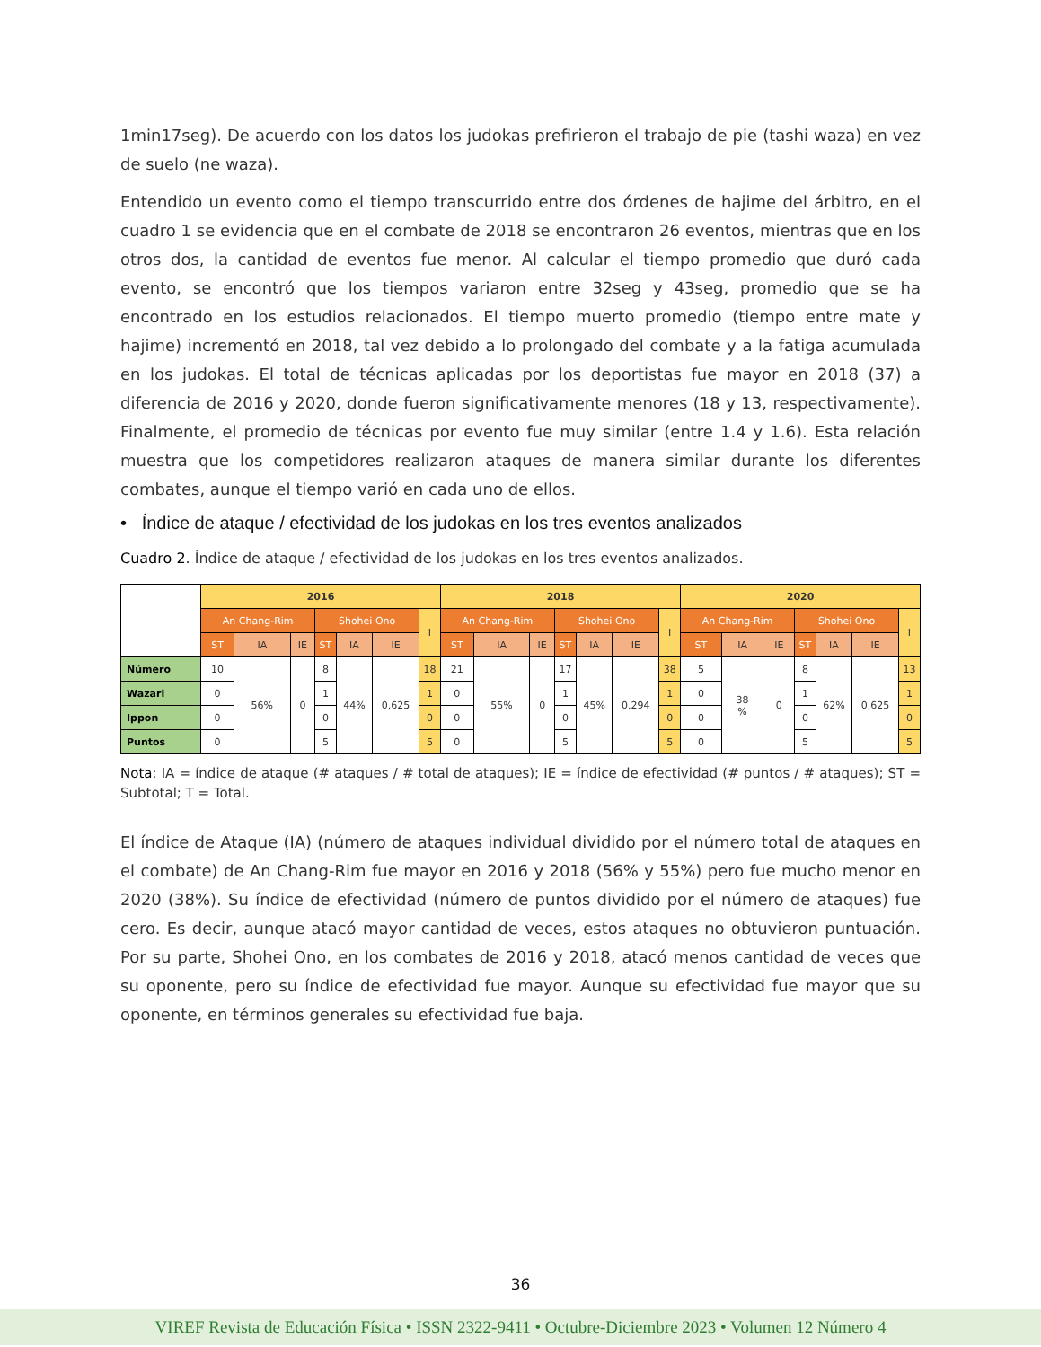1min17seg). De acuerdo con los datos los judokas prefirieron el trabajo de pie (tashi waza) en vez de suelo (ne waza).
Entendido un evento como el tiempo transcurrido entre dos órdenes de hajime del árbitro, en el cuadro 1 se evidencia que en el combate de 2018 se encontraron 26 eventos, mientras que en los otros dos, la cantidad de eventos fue menor. Al calcular el tiempo promedio que duró cada evento, se encontró que los tiempos variaron entre 32seg y 43seg, promedio que se ha encontrado en los estudios relacionados. El tiempo muerto promedio (tiempo entre mate y hajime) incrementó en 2018, tal vez debido a lo prolongado del combate y a la fatiga acumulada en los judokas. El total de técnicas aplicadas por los deportistas fue mayor en 2018 (37) a diferencia de 2016 y 2020, donde fueron significativamente menores (18 y 13, respectivamente). Finalmente, el promedio de técnicas por evento fue muy similar (entre 1.4 y 1.6). Esta relación muestra que los competidores realizaron ataques de manera similar durante los diferentes combates, aunque el tiempo varió en cada uno de ellos.
• Índice de ataque / efectividad de los judokas en los tres eventos analizados
Cuadro 2. Índice de ataque / efectividad de los judokas en los tres eventos analizados.
| | 2016 | | | | | | | 2018 | | | | | | | 2020 | | | | | | |
| --- | --- | --- | --- | --- | --- | --- | --- | --- | --- | --- | --- | --- | --- | --- | --- | --- | --- | --- | --- | --- | --- |
| | An Chang-Rim | | | Shohei Ono | | | T | An Chang-Rim | | | Shohei Ono | | | T | An Chang-Rim | | | Shohei Ono | | | T |
| | ST | IA | IE | ST | IA | IE | | ST | IA | IE | ST | IA | IE | | ST | IA | IE | ST | IA | IE | |
| Número | 10 | 56% | 0 | 8 | 44% | 0,625 | 18 | 21 | 55% | 0 | 17 | 45% | 0,294 | 38 | 5 | 38 % | 0 | 8 | 62% | 0,625 | 13 |
| Wazari | 0 | | | 1 | | | 1 | 0 | | | 1 | | | 1 | 0 | | | 1 | | | 1 |
| Ippon | 0 | | | 0 | | | 0 | 0 | | | 0 | | | 0 | 0 | | | 0 | | | 0 |
| Puntos | 0 | | | 5 | | | 5 | 0 | | | 5 | | | 5 | 0 | | | 5 | | | 5 |
Nota: IA = índice de ataque (# ataques / # total de ataques); IE = índice de efectividad (# puntos / # ataques); ST = Subtotal; T = Total.
El índice de Ataque (IA) (número de ataques individual dividido por el número total de ataques en el combate) de An Chang-Rim fue mayor en 2016 y 2018 (56% y 55%) pero fue mucho menor en 2020 (38%). Su índice de efectividad (número de puntos dividido por el número de ataques) fue cero. Es decir, aunque atacó mayor cantidad de veces, estos ataques no obtuvieron puntuación. Por su parte, Shohei Ono, en los combates de 2016 y 2018, atacó menos cantidad de veces que su oponente, pero su índice de efectividad fue mayor. Aunque su efectividad fue mayor que su oponente, en términos generales su efectividad fue baja.
36
VIREF Revista de Educación Física • ISSN 2322-9411 • Octubre-Diciembre 2023 • Volumen 12 Número 4